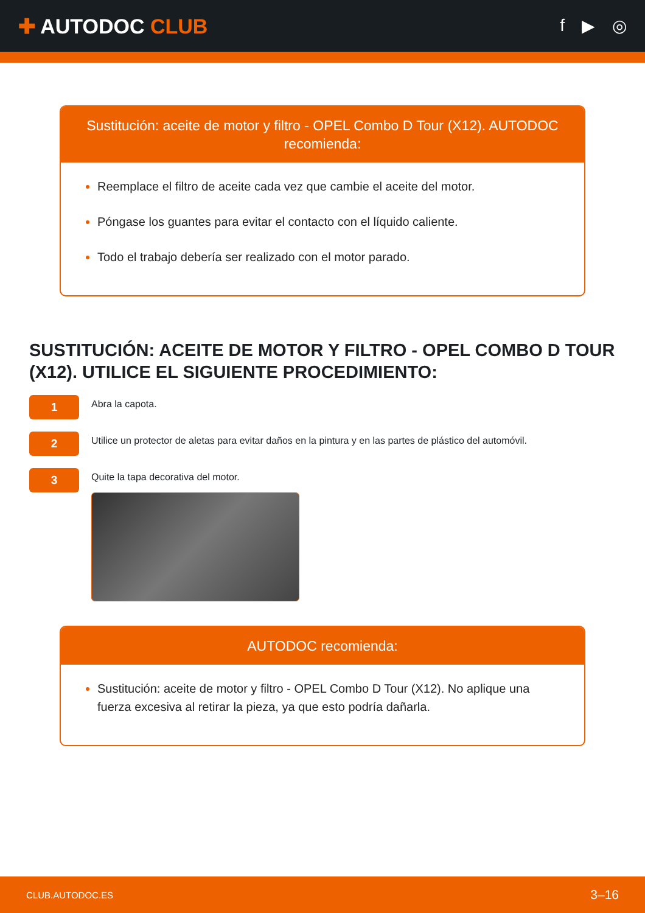✚ AUTODOC CLUB
f ▶ ◎
Sustitución: aceite de motor y filtro - OPEL Combo D Tour (X12). AUTODOC recomienda:
Reemplace el filtro de aceite cada vez que cambie el aceite del motor.
Póngase los guantes para evitar el contacto con el líquido caliente.
Todo el trabajo debería ser realizado con el motor parado.
SUSTITUCIÓN: ACEITE DE MOTOR Y FILTRO - OPEL COMBO D TOUR (X12). UTILICE EL SIGUIENTE PROCEDIMIENTO:
1
Abra la capota.
2
Utilice un protector de aletas para evitar daños en la pintura y en las partes de plástico del automóvil.
3
Quite la tapa decorativa del motor.
AUTODOC recomienda:
Sustitución: aceite de motor y filtro - OPEL Combo D Tour (X12). No aplique una fuerza excesiva al retirar la pieza, ya que esto podría dañarla.
CLUB.AUTODOC.ES 3–16